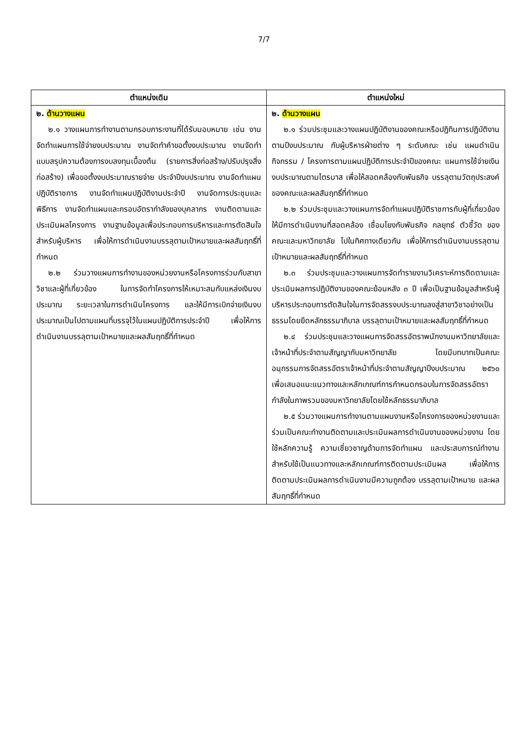7/7
| ตำแหน่งเดิม | ตำแหน่งใหม่ |
| --- | --- |
| ๒. ด้านวางแผน ๒.๑ วางแผนการทำงานตามกรอบภาระงานที่ได้รับมอบหมาย เช่น งานจัดทำแผนการใช้จ่ายงบประมาณ งานจัดทำคำขอตั้งงบประมาณ งานจัดทำแบบสรุปความต้องการงบลงทุนเบื้องต้น (รายการสิ่งก่อสร้าง/ปรับปรุงสิ่งก่อสร้าง) เพื่อขอตั้งงบประมาณรายจ่าย ประจำปีงบประมาณ งานจัดทำแผนปฏิบัติราชการ งานจัดทำแผนปฏิบัติงานประจำปี งานจัดการประชุมและพิธีการ งานจัดทำแผนและกรอบอัตรากำลังของบุคลากร งานติดตามและประเมินผลโครงการ งานฐานข้อมูลเพื่อประกอบการบริหารและการตัดสินใจสำหรับผู้บริหาร เพื่อให้การดำเนินงานบรรลุตามเป้าหมายและผลสัมฤทธิ์ที่กำหนด ๒.๒ ร่วมวางแผนการทำงานของหน่วยงานหรือโครงการร่วมกับสาขาวิชาและผู้ที่เกี่ยวข้อง ในการจัดทำโครงการให้เหมาะสมกับแหล่งเงินงบประมาณ ระยะเวลาในการดำเนินโครงการ และให้มีการเบิกจ่ายเงินงบประมาณเป็นไปตามแผนที่บรรจุไว้ในแผนปฏิบัติการประจำปี เพื่อให้การดำเนินงานบรรลุตามเป้าหมายและผลสัมฤทธิ์ที่กำหนด | ๒. ด้านวางแผน ๒.๑ ร่วมประชุมและวางแผนปฏิบัติงานของคณะหรือปฏิทินการปฏิบัติงานตามปีงบประมาณ กับผู้บริหารฝ่ายต่าง ๆ ระดับคณะ เช่น แผนดำเนินกิจกรรม / โครงการตามแผนปฏิบัติการประจำปีของคณะ แผนการใช้จ่ายเงินงบประมาณตามไตรมาส เพื่อให้สอดคล้องกับพันธกิจ บรรลุตามวัตถุประสงค์ของคณะและผลสัมฤทธิ์ที่กำหนด ๒.๒ ร่วมประชุมและวางแผนการจัดทำแผนปฏิบัติราชการกับผู้ที่เกี่ยวข้อง ให้มีการดำเนินงานที่สอดคล้อง เชื่อมโยงกับพันธกิจ กลยุทธ์ ตัวชี้วัด ของคณะและมหาวิทยาลัย ไปในทิศทางเดียวกัน เพื่อให้การดำเนินงานบรรลุตามเป้าหมายและผลสัมฤทธิ์ที่กำหนด ๒.๓ ร่วมประชุมและวางแผนการจัดทำรายงานวิเคราะห์การติดตามและประเมินผลการปฏิบัติงานของคณะย้อนหลัง ๓ ปี เพื่อเป็นฐานข้อมูลสำหรับผู้บริหารประกอบการตัดสินใจในการจัดสรรงบประมาณลงสู่สาขาวิชาอย่างเป็นธรรมโดยยึดหลักธรรมาภิบาล บรรลุตามเป้าหมายและผลสัมฤทธิ์ที่กำหนด ๒.๔ ร่วมประชุมและวางแผนการจัดสรรอัตราพนักงานมหาวิทยาลัยและเจ้าหน้าที่ประจำตามสัญญากับมหาวิทยาลัย โดยมีบทบาทเป็นคณะอนุกรรมการจัดสรรอัตราเจ้าหน้าที่ประจำตามสัญญาปีงบประมาณ ๒๕๖๐ เพื่อเสนอแนะแนวทางและหลักเกณฑ์การกำหนดกรอบในการจัดสรรอัตรากำลังในภาพรวมของมหาวิทยาลัยโดยใช้หลักธรรมาภิบาล ๒.๕ ร่วมวางแผนการทำงานตามแผนงานหรือโครงการของหน่วยงานและร่วมเป็นคณะทำงานติดตามและประเมินผลการดำเนินงานของหน่วยงาน โดยใช้หลักความรู้ ความเชี่ยวชาญด้านการจัดทำแผน และประสบการณ์ทำงานสำหรับใช้เป็นแนวทางและหลักเกณฑ์การติดตามประเมินผล เพื่อให้การติดตามประเมินผลการดำเนินงานมีความถูกต้อง บรรลุตามเป้าหมาย และผลสัมฤทธิ์ที่กำหนด |